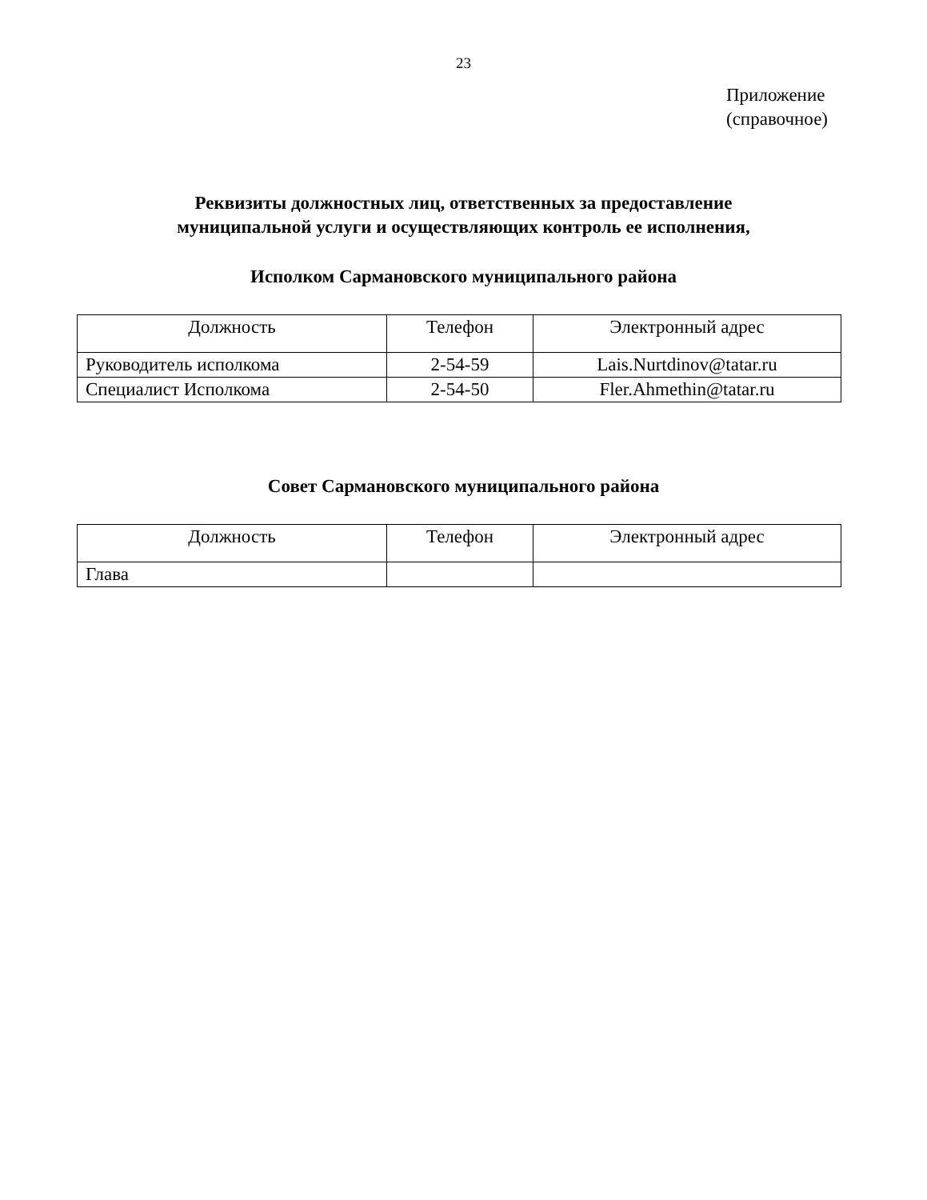23
Приложение
(справочное)
Реквизиты должностных лиц, ответственных за предоставление
муниципальной услуги и осуществляющих контроль ее исполнения,
Исполком Сармановского муниципального района
| Должность | Телефон | Электронный адрес |
| Руководитель исполкома | 2-54-59 | Lais.Nurtdinov@tatar.ru |
| Специалист Исполкома | 2-54-50 | Fler.Ahmethin@tatar.ru |
Совет Сармановского муниципального района
| Должность | Телефон | Электронный адрес |
| Глава | | |